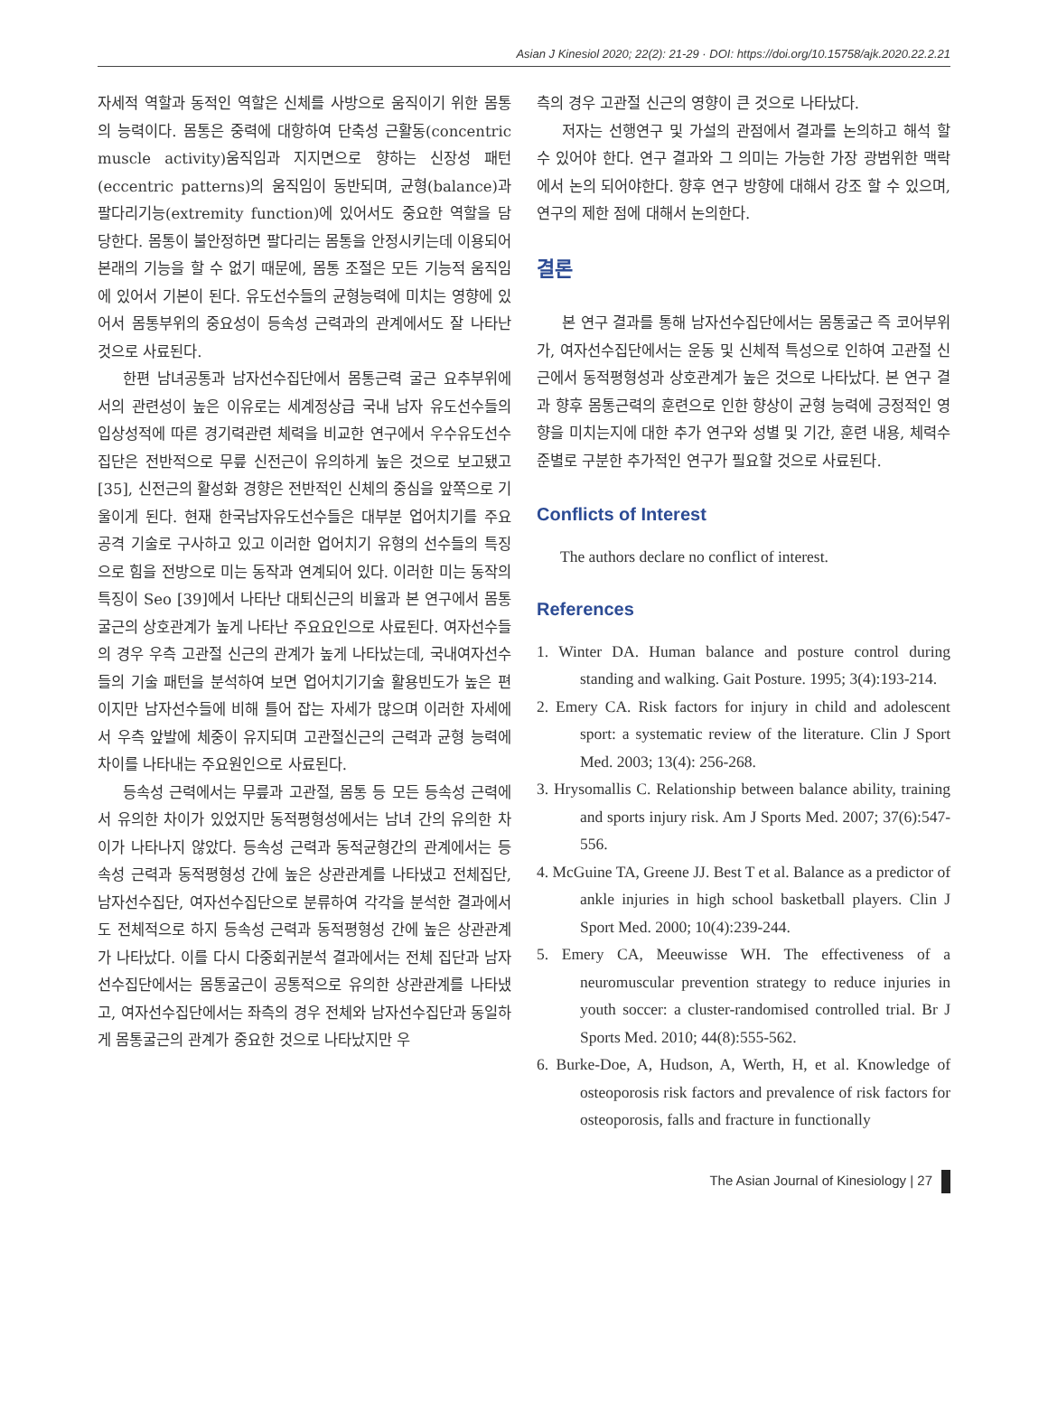Asian J Kinesiol 2020; 22(2): 21-29 · DOI: https://doi.org/10.15758/ajk.2020.22.2.21
자세적 역할과 동적인 역할은 신체를 사방으로 움직이기 위한 몸통의 능력이다. 몸통은 중력에 대항하여 단축성 근활동(concentric muscle activity)움직임과 지지면으로 향하는 신장성 패턴(eccentric patterns)의 움직임이 동반되며, 균형(balance)과 팔다리기능(extremity function)에 있어서도 중요한 역할을 담당한다. 몸통이 불안정하면 팔다리는 몸통을 안정시키는데 이용되어 본래의 기능을 할 수 없기 때문에, 몸통 조절은 모든 기능적 움직임에 있어서 기본이 된다. 유도선수들의 균형능력에 미치는 영향에 있어서 몸통부위의 중요성이 등속성 근력과의 관계에서도 잘 나타난 것으로 사료된다.
한편 남녀공통과 남자선수집단에서 몸통근력 굴근 요추부위에서의 관련성이 높은 이유로는 세계정상급 국내 남자 유도선수들의 입상성적에 따른 경기력관련 체력을 비교한 연구에서 우수유도선수집단은 전반적으로 무릎 신전근이 유의하게 높은 것으로 보고됐고[35], 신전근의 활성화 경향은 전반적인 신체의 중심을 앞쪽으로 기울이게 된다. 현재 한국남자유도선수들은 대부분 업어치기를 주요 공격 기술로 구사하고 있고 이러한 업어치기 유형의 선수들의 특징으로 힘을 전방으로 미는 동작과 연계되어 있다. 이러한 미는 동작의 특징이 Seo [39]에서 나타난 대퇴신근의 비율과 본 연구에서 몸통굴근의 상호관계가 높게 나타난 주요요인으로 사료된다. 여자선수들의 경우 우측 고관절 신근의 관계가 높게 나타났는데, 국내여자선수들의 기술 패턴을 분석하여 보면 업어치기기술 활용빈도가 높은 편이지만 남자선수들에 비해 틀어 잡는 자세가 많으며 이러한 자세에서 우측 앞발에 체중이 유지되며 고관절신근의 근력과 균형 능력에 차이를 나타내는 주요원인으로 사료된다.
등속성 근력에서는 무릎과 고관절, 몸통 등 모든 등속성 근력에서 유의한 차이가 있었지만 동적평형성에서는 남녀 간의 유의한 차이가 나타나지 않았다. 등속성 근력과 동적균형간의 관계에서는 등속성 근력과 동적평형성 간에 높은 상관관계를 나타냈고 전체집단, 남자선수집단, 여자선수집단으로 분류하여 각각을 분석한 결과에서도 전체적으로 하지 등속성 근력과 동적평형성 간에 높은 상관관계가 나타났다. 이를 다시 다중회귀분석 결과에서는 전체 집단과 남자선수집단에서는 몸통굴근이 공통적으로 유의한 상관관계를 나타냈고, 여자선수집단에서는 좌측의 경우 전체와 남자선수집단과 동일하게 몸통굴근의 관계가 중요한 것으로 나타났지만 우
측의 경우 고관절 신근의 영향이 큰 것으로 나타났다.
저자는 선행연구 및 가설의 관점에서 결과를 논의하고 해석 할 수 있어야 한다. 연구 결과와 그 의미는 가능한 가장 광범위한 맥락에서 논의 되어야한다. 향후 연구 방향에 대해서 강조 할 수 있으며, 연구의 제한 점에 대해서 논의한다.
결론
본 연구 결과를 통해 남자선수집단에서는 몸통굴근 즉 코어부위가, 여자선수집단에서는 운동 및 신체적 특성으로 인하여 고관절 신근에서 동적평형성과 상호관계가 높은 것으로 나타났다. 본 연구 결과 향후 몸통근력의 훈련으로 인한 향상이 균형 능력에 긍정적인 영향을 미치는지에 대한 추가 연구와 성별 및 기간, 훈련 내용, 체력수준별로 구분한 추가적인 연구가 필요할 것으로 사료된다.
Conflicts of Interest
The authors declare no conflict of interest.
References
1. Winter DA. Human balance and posture control during standing and walking. Gait Posture. 1995; 3(4):193-214.
2. Emery CA. Risk factors for injury in child and adolescent sport: a systematic review of the literature. Clin J Sport Med. 2003; 13(4): 256-268.
3. Hrysomallis C. Relationship between balance ability, training and sports injury risk. Am J Sports Med. 2007; 37(6):547-556.
4. McGuine TA, Greene JJ. Best T et al. Balance as a predictor of ankle injuries in high school basketball players. Clin J Sport Med. 2000; 10(4):239-244.
5. Emery CA, Meeuwisse WH. The effectiveness of a neuromuscular prevention strategy to reduce injuries in youth soccer: a cluster-randomised controlled trial. Br J Sports Med. 2010; 44(8):555-562.
6. Burke-Doe, A, Hudson, A, Werth, H, et al. Knowledge of osteoporosis risk factors and prevalence of risk factors for osteoporosis, falls and fracture in functionally
The Asian Journal of Kinesiology | 27